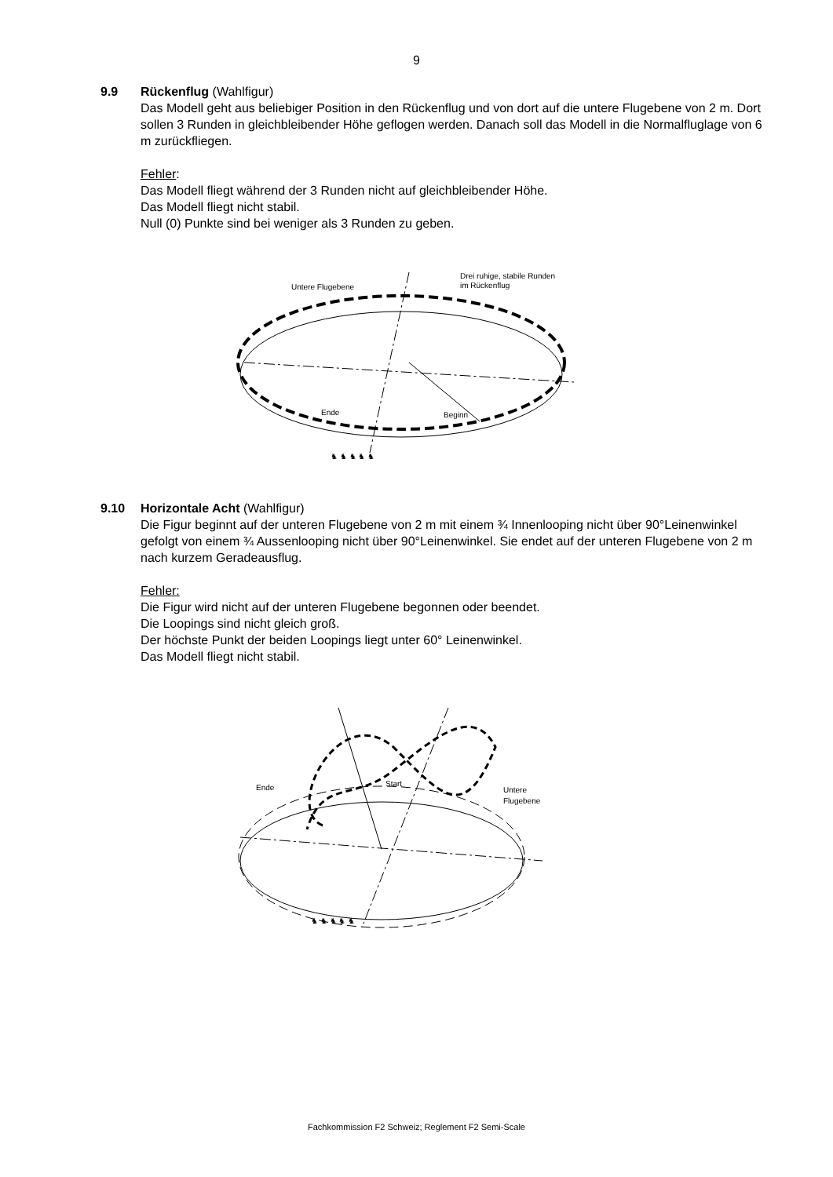9
9.9 Rückenflug (Wahlfigur)
Das Modell geht aus beliebiger Position in den Rückenflug und von dort auf die untere Flugebene von 2 m. Dort sollen 3 Runden in gleichbleibender Höhe geflogen werden. Danach soll das Modell in die Normalfluglage von 6 m zurückfliegen.
Fehler:
Das Modell fliegt während der 3 Runden nicht auf gleichbleibender Höhe.
Das Modell fliegt nicht stabil.
Null (0) Punkte sind bei weniger als 3 Runden zu geben.
Untere Flugebene
Drei ruhige, stabile Runden
im Rückenflug
Ende
Beginn
♞ ♞ ♞ ♞ ♞
9.10 Horizontale Acht (Wahlfigur)
Die Figur beginnt auf der unteren Flugebene von 2 m mit einem ¾ Innenlooping nicht über 90°Leinenwinkel gefolgt von einem ¾ Aussenlooping nicht über 90°Leinenwinkel. Sie endet auf der unteren Flugebene von 2 m nach kurzem Geradeausflug.
Fehler:
Die Figur wird nicht auf der unteren Flugebene begonnen oder beendet.
Die Loopings sind nicht gleich groß.
Der höchste Punkt der beiden Loopings liegt unter 60° Leinenwinkel.
Das Modell fliegt nicht stabil.
Ende
Start
Untere
Flugebene
♞ ♞ ♞ ♞ ♞
Fachkommission F2 Schweiz; Reglement F2 Semi-Scale